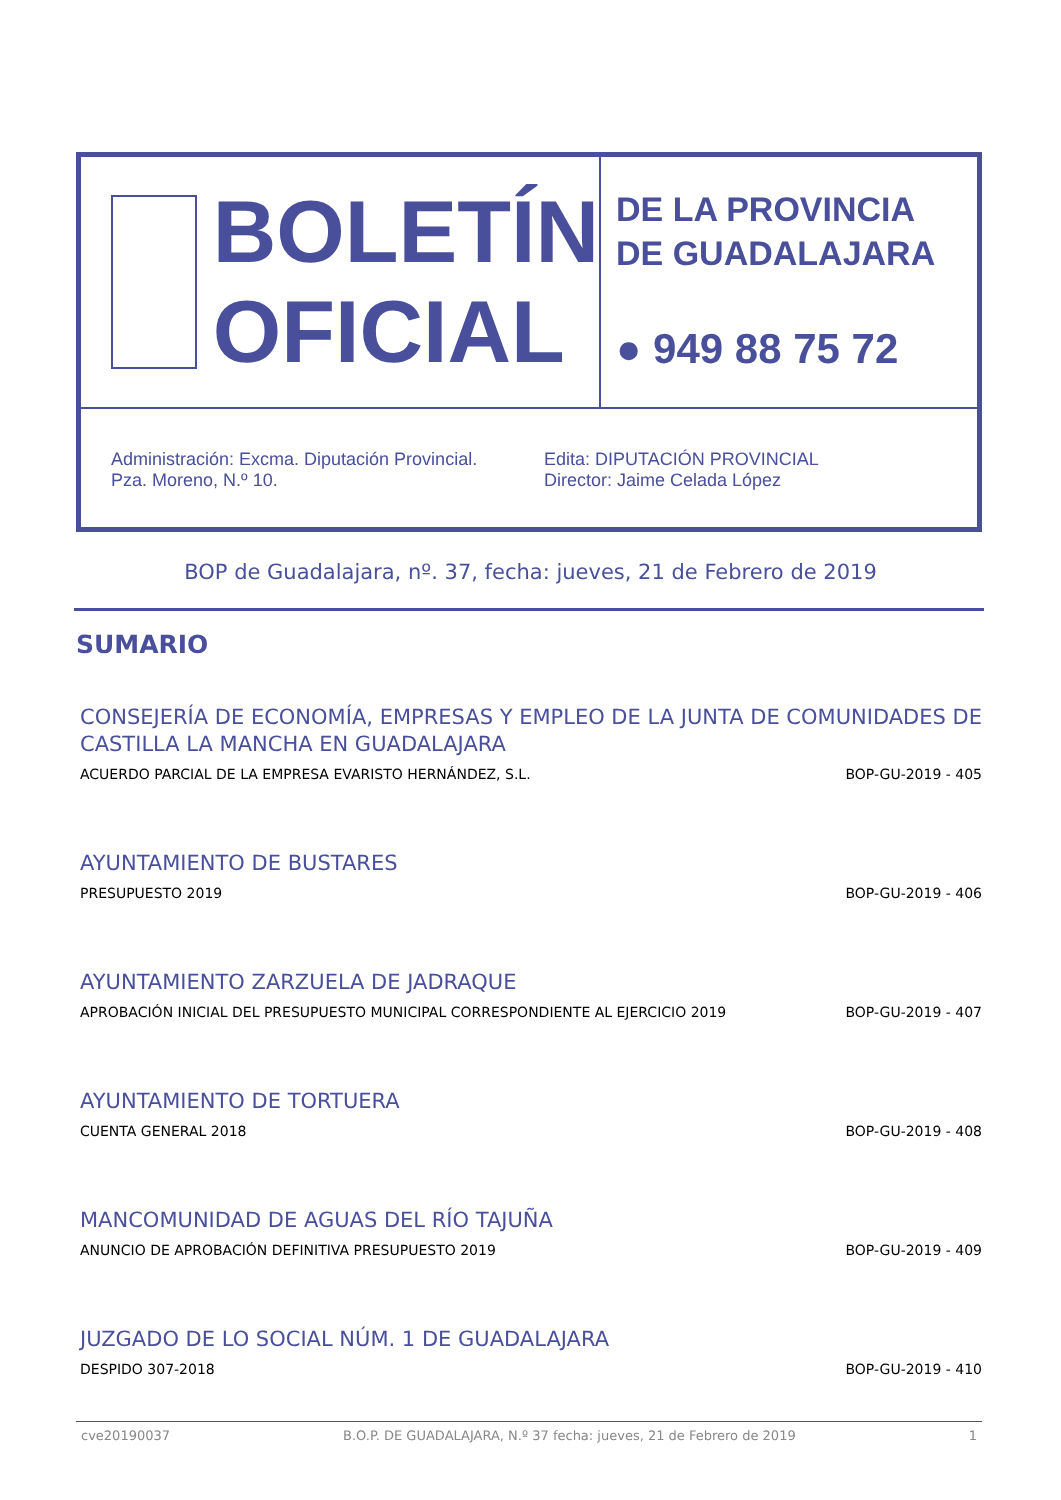BOLETÍN
OFICIAL
DE LA PROVINCIA
DE GUADALAJARA
● 949 88 75 72
Administración: Excma. Diputación Provincial.
Pza. Moreno, N.º 10.
Edita: DIPUTACIÓN PROVINCIAL
Director: Jaime Celada López
BOP de Guadalajara, nº. 37, fecha: jueves, 21 de Febrero de 2019
SUMARIO
CONSEJERÍA DE ECONOMÍA, EMPRESAS Y EMPLEO DE LA JUNTA DE COMUNIDADES DE CASTILLA LA MANCHA EN GUADALAJARA
ACUERDO PARCIAL DE LA EMPRESA EVARISTO HERNÁNDEZ, S.L. BOP-GU-2019 - 405
AYUNTAMIENTO DE BUSTARES
PRESUPUESTO 2019 BOP-GU-2019 - 406
AYUNTAMIENTO ZARZUELA DE JADRAQUE
APROBACIÓN INICIAL DEL PRESUPUESTO MUNICIPAL CORRESPONDIENTE AL EJERCICIO 2019 BOP-GU-2019 - 407
AYUNTAMIENTO DE TORTUERA
CUENTA GENERAL 2018 BOP-GU-2019 - 408
MANCOMUNIDAD DE AGUAS DEL RÍO TAJUÑA
ANUNCIO DE APROBACIÓN DEFINITIVA PRESUPUESTO 2019 BOP-GU-2019 - 409
JUZGADO DE LO SOCIAL NÚM. 1 DE GUADALAJARA
DESPIDO 307-2018 BOP-GU-2019 - 410
cve20190037 B.O.P. DE GUADALAJARA, N.º 37 fecha: jueves, 21 de Febrero de 2019 1